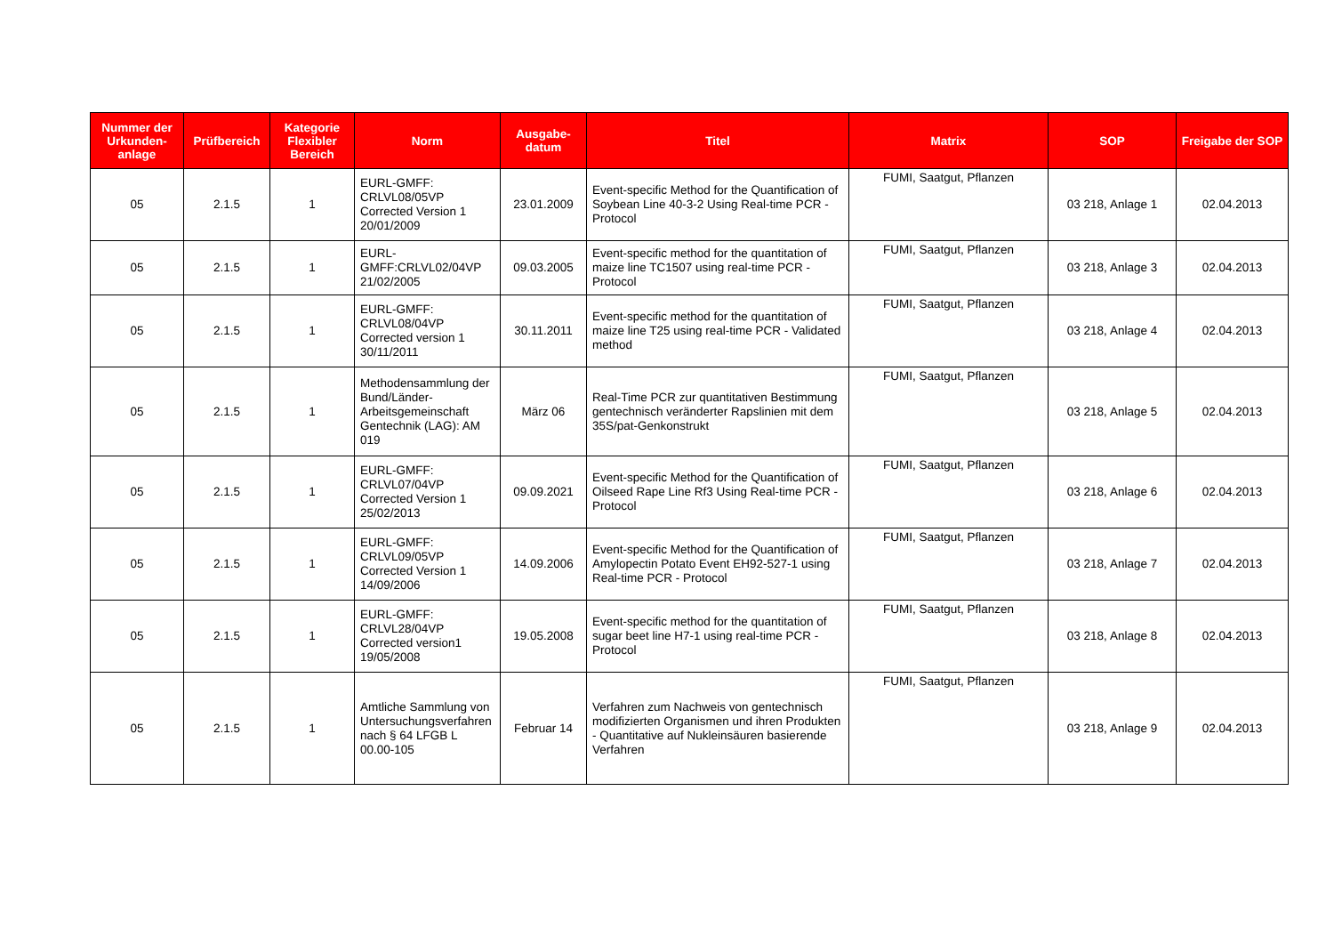| Nummer der Urkunden-anlage | Prüfbereich | Kategorie Flexibler Bereich | Norm | Ausgabe-datum | Titel | Matrix | SOP | Freigabe der SOP |
| --- | --- | --- | --- | --- | --- | --- | --- | --- |
| 05 | 2.1.5 | 1 | EURL-GMFF: CRLVL08/05VP Corrected Version 1 20/01/2009 | 23.01.2009 | Event-specific Method for the Quantification of Soybean Line 40-3-2 Using Real-time PCR - Protocol | FUMI, Saatgut, Pflanzen | 03 218, Anlage 1 | 02.04.2013 |
| 05 | 2.1.5 | 1 | EURL-GMFF:CRLVL02/04VP 21/02/2005 | 09.03.2005 | Event-specific method for the quantitation of maize line TC1507 using real-time PCR - Protocol | FUMI, Saatgut, Pflanzen | 03 218, Anlage 3 | 02.04.2013 |
| 05 | 2.1.5 | 1 | EURL-GMFF: CRLVL08/04VP Corrected version 1 30/11/2011 | 30.11.2011 | Event-specific method for the quantitation of maize line T25 using real-time PCR - Validated method | FUMI, Saatgut, Pflanzen | 03 218, Anlage 4 | 02.04.2013 |
| 05 | 2.1.5 | 1 | Methodensammlung der Bund/Länder-Arbeitsgemeinschaft Gentechnik (LAG): AM 019 | März 06 | Real-Time PCR zur quantitativen Bestimmung gentechnisch veränderter Rapslinien mit dem 35S/pat-Genkonstrukt | FUMI, Saatgut, Pflanzen | 03 218, Anlage 5 | 02.04.2013 |
| 05 | 2.1.5 | 1 | EURL-GMFF: CRLVL07/04VP Corrected Version 1 25/02/2013 | 09.09.2021 | Event-specific Method for the Quantification of Oilseed Rape Line Rf3 Using Real-time PCR - Protocol | FUMI, Saatgut, Pflanzen | 03 218, Anlage 6 | 02.04.2013 |
| 05 | 2.1.5 | 1 | EURL-GMFF: CRLVL09/05VP Corrected Version 1 14/09/2006 | 14.09.2006 | Event-specific Method for the Quantification of Amylopectin Potato Event EH92-527-1 using Real-time PCR - Protocol | FUMI, Saatgut, Pflanzen | 03 218, Anlage 7 | 02.04.2013 |
| 05 | 2.1.5 | 1 | EURL-GMFF: CRLVL28/04VP Corrected version1 19/05/2008 | 19.05.2008 | Event-specific method for the quantitation of sugar beet line H7-1 using real-time PCR - Protocol | FUMI, Saatgut, Pflanzen | 03 218, Anlage 8 | 02.04.2013 |
| 05 | 2.1.5 | 1 | Amtliche Sammlung von Untersuchungsverfahren nach § 64 LFGB L 00.00-105 | Februar 14 | Verfahren zum Nachweis von gentechnisch modifizierten Organismen und ihren Produkten - Quantitative auf Nukleinsäuren basierende Verfahren | FUMI, Saatgut, Pflanzen | 03 218, Anlage 9 | 02.04.2013 |